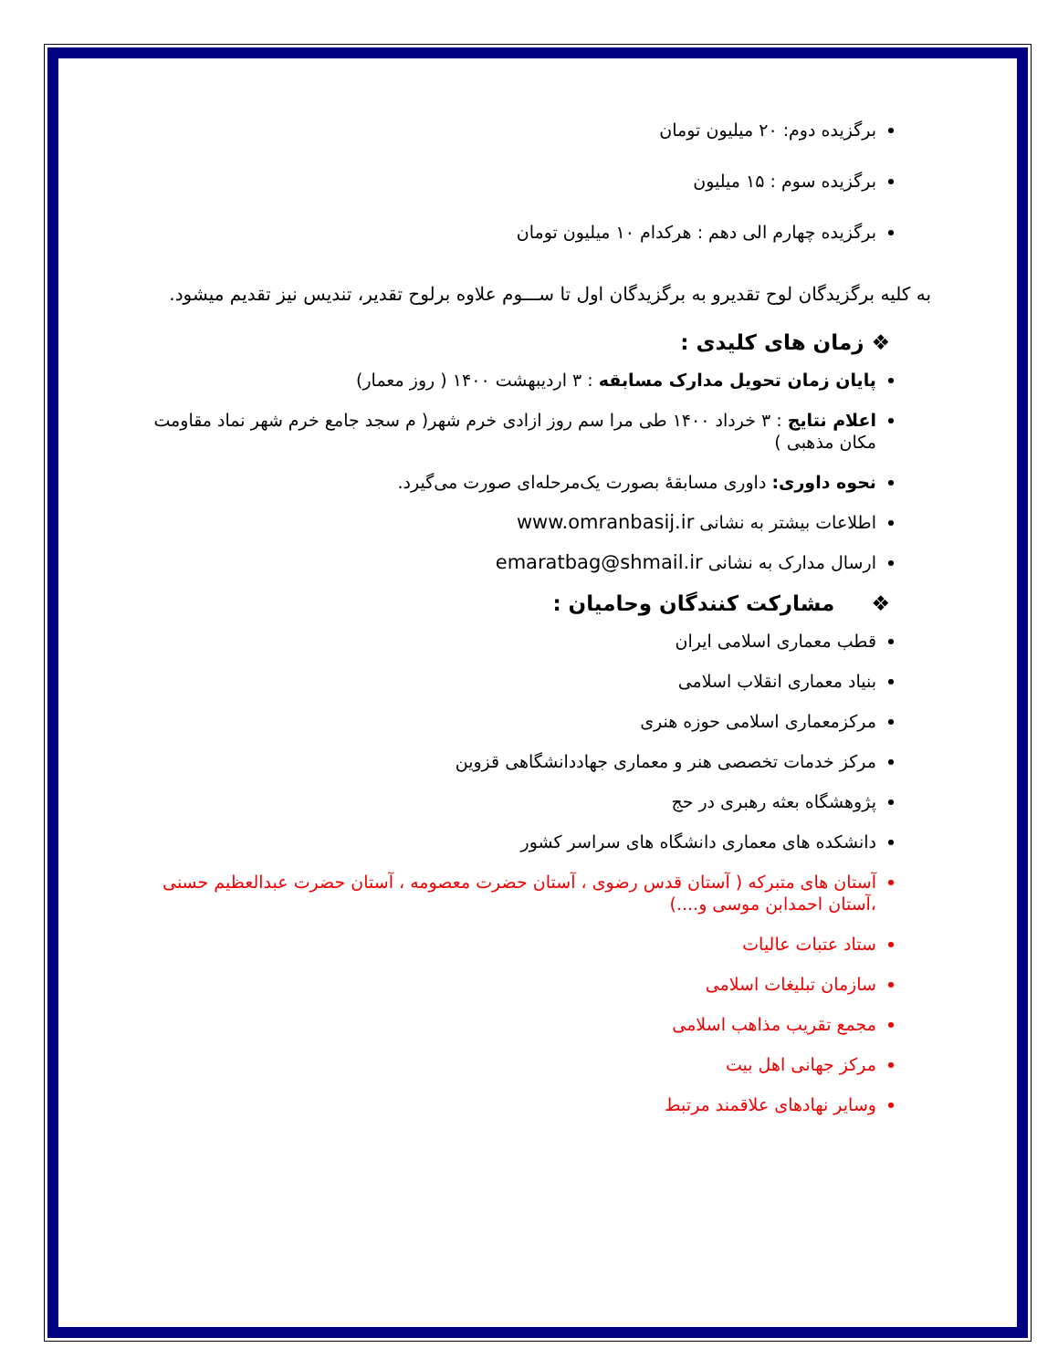برگزیده دوم: ۲۰ میلیون تومان
برگزیده سوم : ۱۵ میلیون
برگزیده چهارم الی دهم : هرکدام ۱۰ میلیون تومان
به کلیه برگزیدگان لوح تقدیرو به برگزیدگان اول تا ســـوم علاوه برلوح تقدیر، تندیس نیز تقدیم میشود.
❖ زمان های کلیدی :
پایان زمان تحویل مدارک مسابقه : ۳ اردیبهشت ۱۴۰۰ ( روز معمار)
اعلام نتایج : ۳ خرداد ۱۴۰۰ طی مرا سم روز ازادی خرم شهر( م سجد جامع خرم شهر نماد مقاومت مکان مذهبی )
نحوه داوری: داوری مسابقهٔ بصورت یک‌مرحله‌ای صورت می‌گیرد.
اطلاعات بیشتر به نشانی www.omranbasij.ir
ارسال مدارک به نشانی emaratbag@shmail.ir
❖ مشارکت کنندگان وحامیان :
قطب معماری اسلامی ایران
بنیاد معماری انقلاب اسلامی
مرکزمعماری اسلامی حوزه هنری
مرکز خدمات تخصصی هنر و معماری جهاددانشگاهی قزوین
پژوهشگاه بعثه رهبری در حج
دانشکده های معماری دانشگاه های سراسر کشور
آستان های متبرکه ( آستان قدس رضوی ، آستان حضرت معصومه ، آستان حضرت عبدالعظیم حسنی ،آستان احمدابن موسی و....)
ستاد عتبات عالیات
سازمان تبلیغات اسلامی
مجمع تقریب مذاهب اسلامی
مرکز جهانی اهل بیت
وسایر نهادهای علاقمند مرتبط